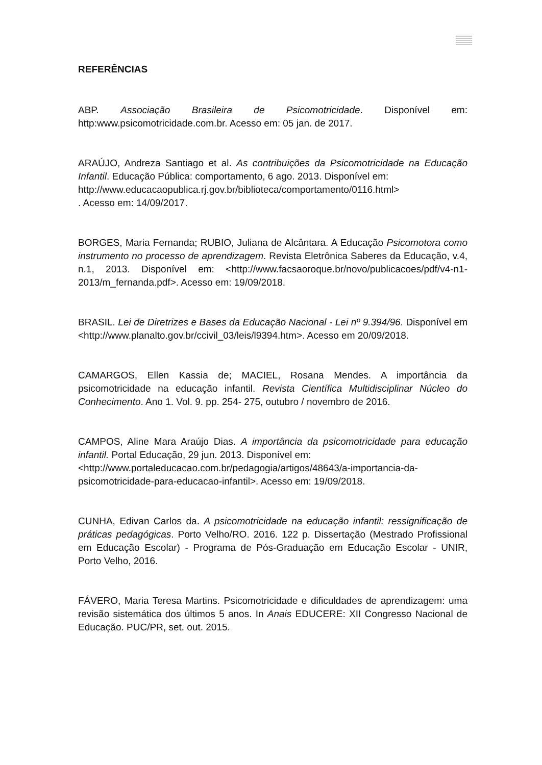REFERÊNCIAS
ABP. Associação Brasileira de Psicomotricidade. Disponível em: http:www.psicomotricidade.com.br. Acesso em: 05 jan. de 2017.
ARAÚJO, Andreza Santiago et al. As contribuições da Psicomotricidade na Educação Infantil. Educação Pública: comportamento, 6 ago. 2013. Disponível em:
http://www.educacaopublica.rj.gov.br/biblioteca/comportamento/0116.html>
. Acesso em: 14/09/2017.
BORGES, Maria Fernanda; RUBIO, Juliana de Alcântara. A Educação Psicomotora como instrumento no processo de aprendizagem. Revista Eletrônica Saberes da Educação, v.4, n.1, 2013. Disponível em: <http://www.facsaoroque.br/novo/publicacoes/pdf/v4-n1-2013/m_fernanda.pdf>. Acesso em: 19/09/2018.
BRASIL. Lei de Diretrizes e Bases da Educação Nacional - Lei nº 9.394/96. Disponível em <http://www.planalto.gov.br/ccivil_03/leis/l9394.htm>. Acesso em 20/09/2018.
CAMARGOS, Ellen Kassia de; MACIEL, Rosana Mendes. A importância da psicomotricidade na educação infantil. Revista Científica Multidisciplinar Núcleo do Conhecimento. Ano 1. Vol. 9. pp. 254- 275, outubro / novembro de 2016.
CAMPOS, Aline Mara Araújo Dias. A importância da psicomotricidade para educação infantil. Portal Educação, 29 jun. 2013. Disponível em:
<http://www.portaleducacao.com.br/pedagogia/artigos/48643/a-importancia-da-psicomotricidade-para-educacao-infantil>. Acesso em: 19/09/2018.
CUNHA, Edivan Carlos da. A psicomotricidade na educação infantil: ressignificação de práticas pedagógicas. Porto Velho/RO. 2016. 122 p. Dissertação (Mestrado Profissional em Educação Escolar) - Programa de Pós-Graduação em Educação Escolar - UNIR, Porto Velho, 2016.
FÁVERO, Maria Teresa Martins. Psicomotricidade e dificuldades de aprendizagem: uma revisão sistemática dos últimos 5 anos. In Anais EDUCERE: XII Congresso Nacional de Educação. PUC/PR, set. out. 2015.